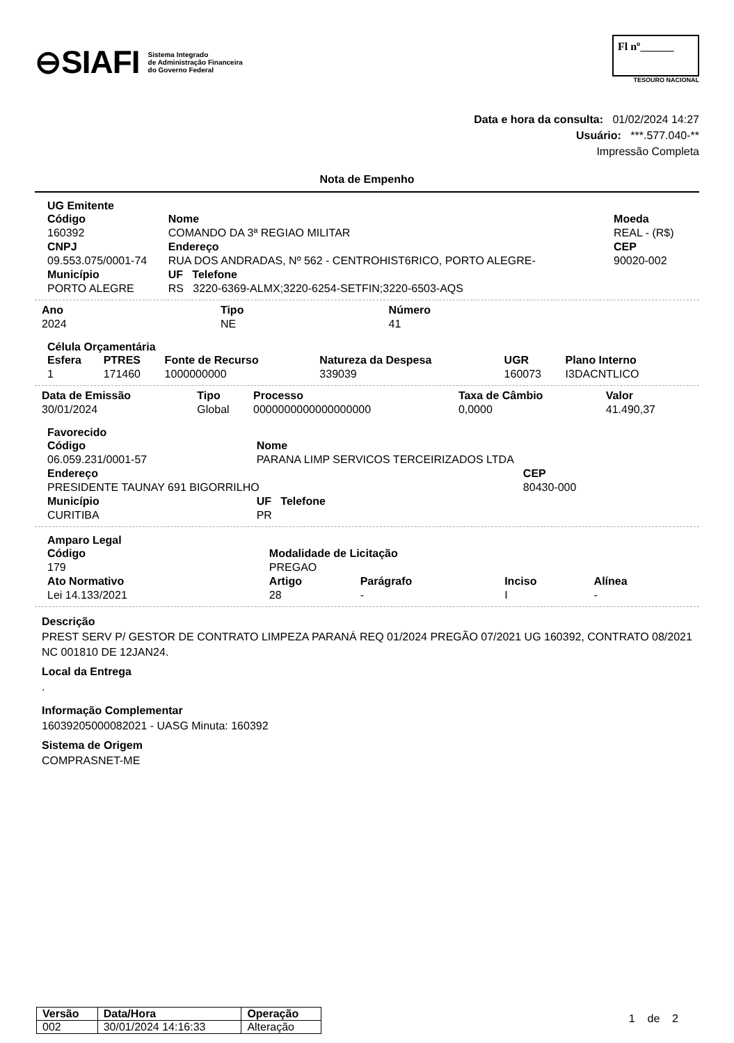⊖SIAFI Sistema Integrado
de Administração Financeira
do Governo Federal
Fl nº______
TESOURO NACIONAL
Data e hora da consulta: 01/02/2024 14:27
Usuário: ***.577.040-**
Impressão Completa
Nota de Empenho
UG Emitente
| Código | Nome | | Moeda |
| --- | --- | --- | --- |
| 160392 | COMANDO DA 3ª REGIAO MILITAR | | REAL - (R$) |
| CNPJ | Endereço | | CEP |
| 09.553.075/0001-74 | RUA DOS ANDRADAS, Nº 562 - CENTROHIST6RICO, PORTO ALEGRE- | | 90020-002 |
| Município | UF Telefone | | |
| PORTO ALEGRE | RS 3220-6369-ALMX;3220-6254-SETFIN;3220-6503-AQS | | |
| Ano | Tipo | Número |
| --- | --- | --- |
| 2024 | NE | 41 |
Célula Orçamentária
| Esfera | PTRES | Fonte de Recurso | Natureza da Despesa | UGR | Plano Interno |
| --- | --- | --- | --- | --- | --- |
| 1 | 171460 | 1000000000 | 339039 | 160073 | I3DACNTLICO |
| Data de Emissão | Tipo | Processo | Taxa de Câmbio | Valor |
| --- | --- | --- | --- | --- |
| 30/01/2024 | Global | 0000000000000000000 | 0,0000 | 41.490,37 |
Favorecido
| Código | Nome | |
| --- | --- | --- |
| 06.059.231/0001-57 | PARANA LIMP SERVICOS TERCEIRIZADOS LTDA | |
| Endereço | | CEP |
| PRESIDENTE TAUNAY 691 BIGORRILHO | | 80430-000 |
| Município | UF Telefone | |
| CURITIBA | PR | |
Amparo Legal
| Código | Modalidade de Licitação | | | |
| --- | --- | --- | --- | --- |
| 179 | PREGAO | | | |
| Ato Normativo | Artigo | Parágrafo | Inciso | Alínea |
| Lei 14.133/2021 | 28 | - | I | - |
Descrição
PREST SERV P/ GESTOR DE CONTRATO LIMPEZA PARANÁ REQ 01/2024 PREGÃO 07/2021 UG 160392, CONTRATO 08/2021 NC 001810 DE 12JAN24.
Local da Entrega
.
Informação Complementar
16039205000082021 - UASG Minuta: 160392
Sistema de Origem
COMPRASNET-ME
| Versão | Data/Hora | Operação |
| --- | --- | --- |
| 002 | 30/01/2024 14:16:33 | Alteração |
1 de 2